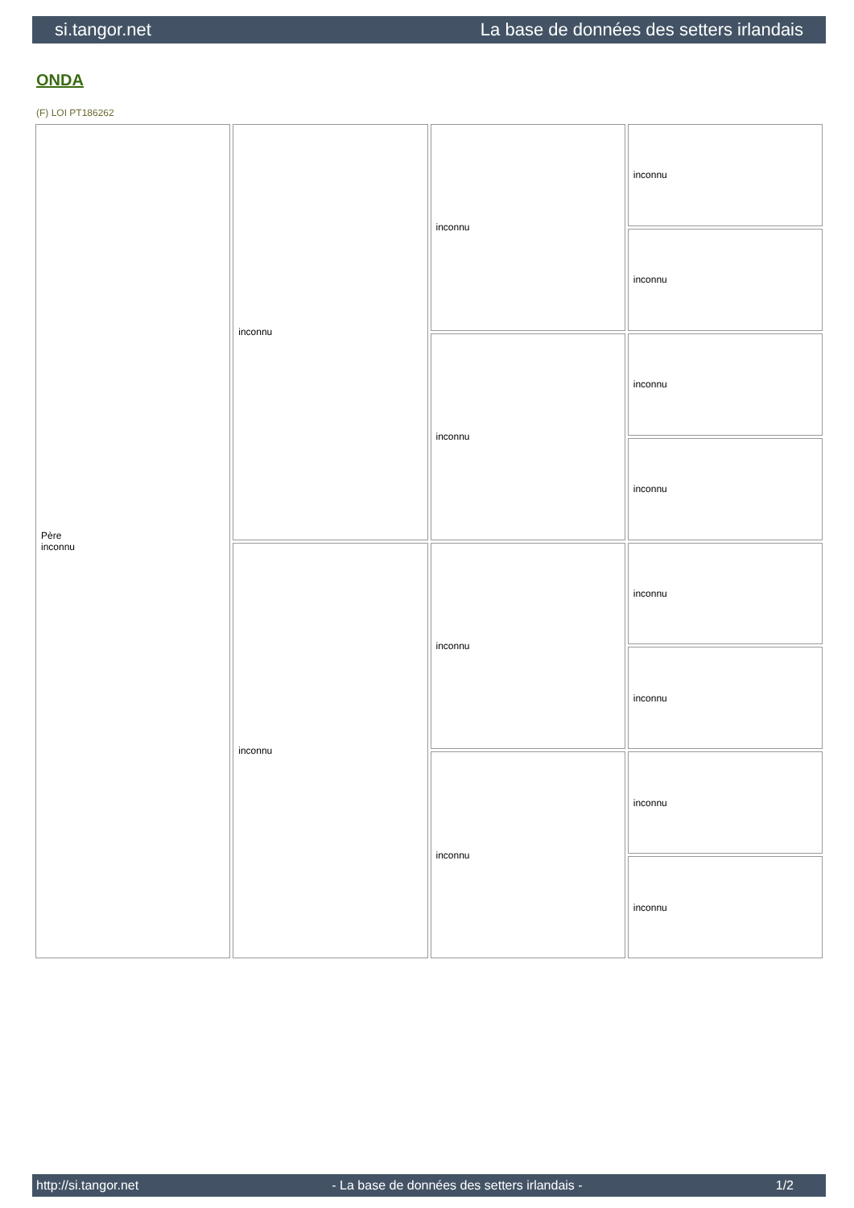si.tangor.net La base de données des setters irlandais
ONDA
(F) LOI PT186262
| Père inconnu | inconnu | inconnu | inconnu |
| | | | inconnu |
| | | inconnu | inconnu |
| | | | inconnu |
| | inconnu | inconnu | inconnu |
| | | | inconnu |
| | | inconnu | inconnu |
| | | | inconnu |
http://si.tangor.net - La base de données des setters irlandais - 1/2